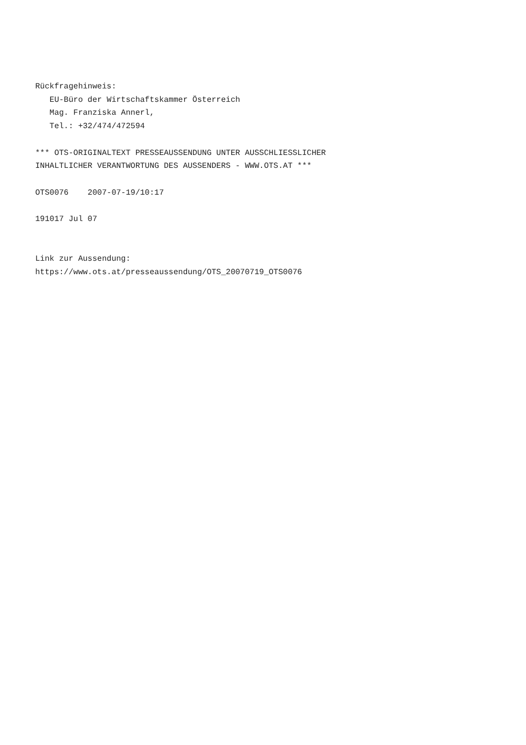Rückfragehinweis:
   EU-Büro der Wirtschaftskammer Österreich
   Mag. Franziska Annerl,
   Tel.: +32/474/472594

*** OTS-ORIGINALTEXT PRESSEAUSSENDUNG UNTER AUSSCHLIESSLICHER
INHALTLICHER VERANTWORTUNG DES AUSSENDERS - WWW.OTS.AT ***

OTS0076    2007-07-19/10:17

191017 Jul 07


Link zur Aussendung:
https://www.ots.at/presseaussendung/OTS_20070719_OTS0076